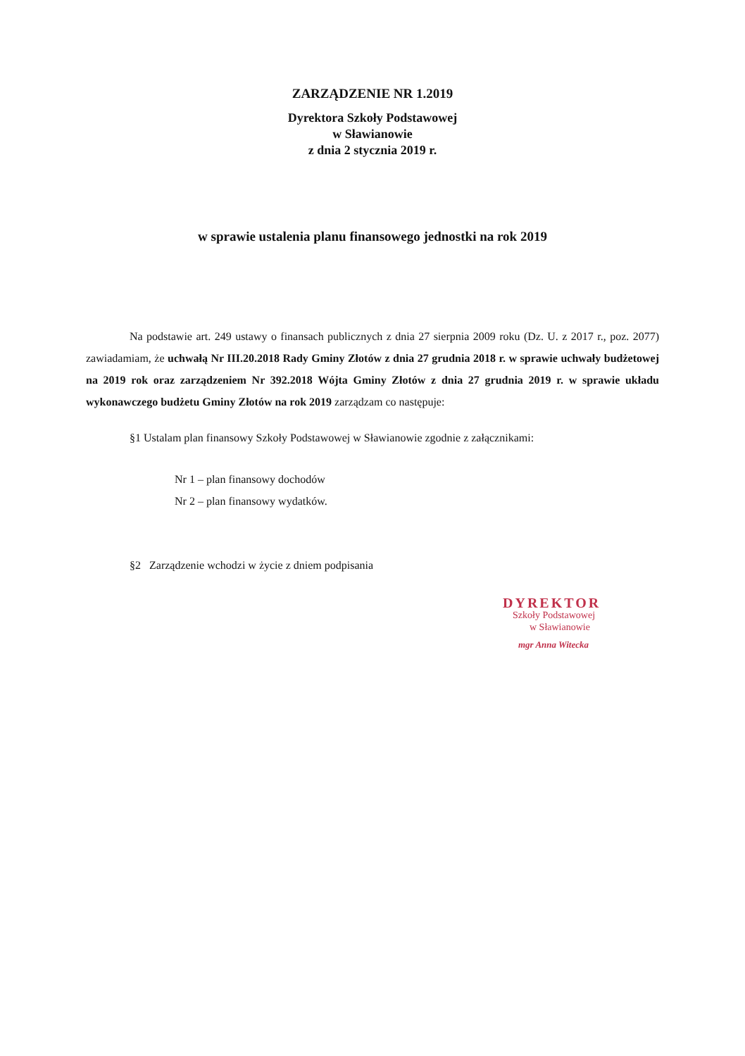ZARZĄDZENIE NR 1.2019
Dyrektora Szkoły Podstawowej
w Sławianowie
z dnia 2 stycznia 2019 r.
w sprawie ustalenia planu finansowego jednostki na rok 2019
Na podstawie art. 249 ustawy o finansach publicznych z dnia 27 sierpnia 2009 roku (Dz. U. z 2017 r., poz. 2077) zawiadamiam, że uchwałą Nr III.20.2018 Rady Gminy Złotów z dnia 27 grudnia 2018 r. w sprawie uchwały budżetowej na 2019 rok oraz zarządzeniem Nr 392.2018 Wójta Gminy Złotów z dnia 27 grudnia 2019 r. w sprawie układu wykonawczego budżetu Gminy Złotów na rok 2019 zarządzam co następuje:
§1 Ustalam plan finansowy Szkoły Podstawowej w Sławianowie zgodnie z załącznikami:
Nr 1 – plan finansowy dochodów
Nr 2 – plan finansowy wydatków.
§2 Zarządzenie wchodzi w życie z dniem podpisania
DYREKTOR
Szkoły Podstawowej
w Sławianowie
mgr Anna Witecka